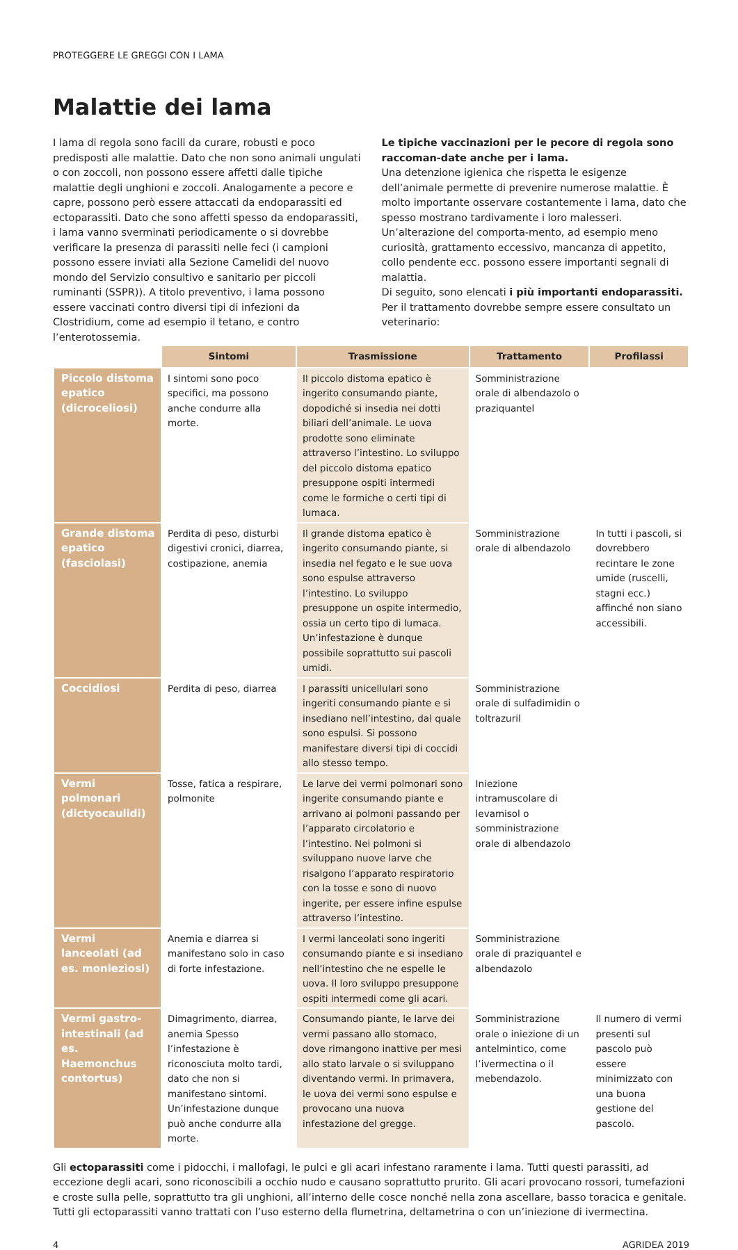PROTEGGERE LE GREGGI CON I LAMA
Malattie dei lama
I lama di regola sono facili da curare, robusti e poco predisposti alle malattie. Dato che non sono animali ungulati o con zoccoli, non possono essere affetti dalle tipiche malattie degli unghioni e zoccoli. Analogamente a pecore e capre, possono però essere attaccati da endoparassiti ed ectoparassiti. Dato che sono affetti spesso da endoparassiti, i lama vanno sverminati periodicamente o si dovrebbe verificare la presenza di parassiti nelle feci (i campioni possono essere inviati alla Sezione Camelidi del nuovo mondo del Servizio consultivo e sanitario per piccoli ruminanti (SSPR)). A titolo preventivo, i lama possono essere vaccinati contro diversi tipi di infezioni da Clostridium, come ad esempio il tetano, e contro l’enterotossemia.
Le tipiche vaccinazioni per le pecore di regola sono raccoman-date anche per i lama.
Una detenzione igienica che rispetta le esigenze dell’animale permette di prevenire numerose malattie. È molto importante osservare costantemente i lama, dato che spesso mostrano tardivamente i loro malesseri. Un’alterazione del comporta-mento, ad esempio meno curiosità, grattamento eccessivo, mancanza di appetito, collo pendente ecc. possono essere importanti segnali di malattia.
Di seguito, sono elencati i più importanti endoparassiti. Per il trattamento dovrebbe sempre essere consultato un veterinario:
| | Sintomi | Trasmissione | Trattamento | Profilassi |
| --- | --- | --- | --- | --- |
| Piccolo distoma epatico (dicroceliosi) | I sintomi sono poco specifici, ma possono anche condurre alla morte. | Il piccolo distoma epatico è ingerito consumando piante, dopodiché si insedia nei dotti biliari dell’animale. Le uova prodotte sono eliminate attraverso l’intestino. Lo sviluppo del piccolo distoma epatico presuppone ospiti intermedi come le formiche o certi tipi di lumaca. | Somministrazione orale di albendazolo o praziquantel | |
| Grande distoma epatico (fasciolasi) | Perdita di peso, disturbi digestivi cronici, diarrea, costipazione, anemia | Il grande distoma epatico è ingerito consumando piante, si insedia nel fegato e le sue uova sono espulse attraverso l’intestino. Lo sviluppo presuppone un ospite intermedio, ossia un certo tipo di lumaca. Un’infestazione è dunque possibile soprattutto sui pascoli umidi. | Somministrazione orale di albendazolo | In tutti i pascoli, si dovrebbero recintare le zone umide (ruscelli, stagni ecc.) affinché non siano accessibili. |
| Coccidiosi | Perdita di peso, diarrea | I parassiti unicellulari sono ingeriti consumando piante e si insediano nell’intestino, dal quale sono espulsi. Si possono manifestare diversi tipi di coccidi allo stesso tempo. | Somministrazione orale di sulfadimidin o toltrazuril | |
| Vermi polmonari (dictyocaulidi) | Tosse, fatica a respirare, polmonite | Le larve dei vermi polmonari sono ingerite consumando piante e arrivano ai polmoni passando per l’apparato circolatorio e l’intestino. Nei polmoni si sviluppano nuove larve che risalgono l’apparato respiratorio con la tosse e sono di nuovo ingerite, per essere infine espulse attraverso l’intestino. | Iniezione intramuscolare di levamisol o somministrazione orale di albendazolo | |
| Vermi lanceolati (ad es. moniezìosi) | Anemia e diarrea si manifestano solo in caso di forte infestazione. | I vermi lanceolati sono ingeriti consumando piante e si insediano nell’intestino che ne espelle le uova. Il loro sviluppo presuppone ospiti intermedi come gli acari. | Somministrazione orale di praziquantel e albendazolo | |
| Vermi gastro-intestinali (ad es. Haemonchus contortus) | Dimagrimento, diarrea, anemia Spesso l’infestazione è riconosciuta molto tardi, dato che non si manifestano sintomi. Un’infestazione dunque può anche condurre alla morte. | Consumando piante, le larve dei vermi passano allo stomaco, dove rimangono inattive per mesi allo stato larvale o si sviluppano diventando vermi. In primavera, le uova dei vermi sono espulse e provocano una nuova infestazione del gregge. | Somministrazione orale o iniezione di un antelmintico, come l’ivermectina o il mebendazolo. | Il numero di vermi presenti sul pascolo può essere minimizzato con una buona gestione del pascolo. |
Gli ectoparassiti come i pidocchi, i mallofagi, le pulci e gli acari infestano raramente i lama. Tutti questi parassiti, ad eccezione degli acari, sono riconoscibili a occhio nudo e causano soprattutto prurito. Gli acari provocano rossori, tumefazioni e croste sulla pelle, soprattutto tra gli unghioni, all’interno delle cosce nonché nella zona ascellare, basso toracica e genitale. Tutti gli ectoparassiti vanno trattati con l’uso esterno della flumetrina, deltametrina o con un’iniezione di ivermectina.
4 AGRIDEA 2019